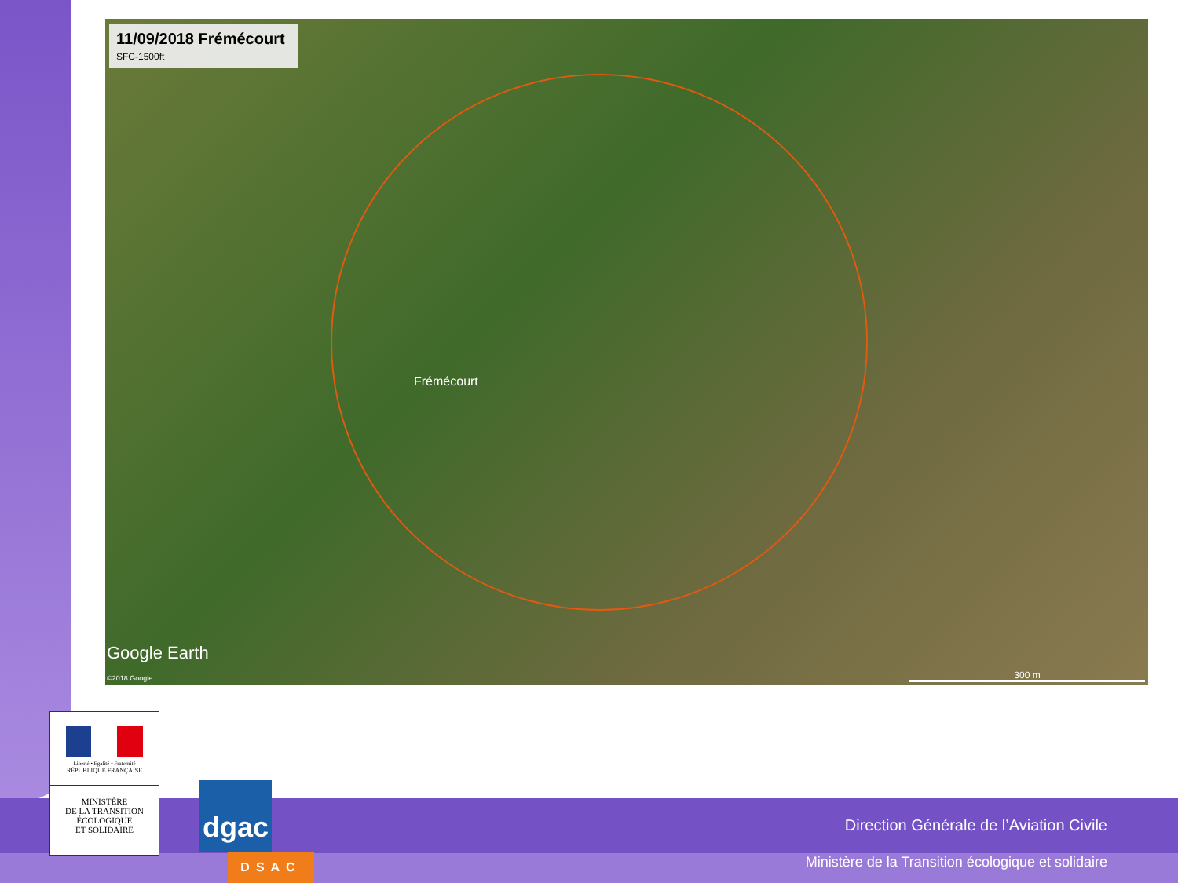11/09/2018 Frémécourt
SFC-1500ft
Frémécourt
Google Earth
©2018 Google 300 m
Liberté • Égalité • Fraternité
RÉPUBLIQUE FRANÇAISE
MINISTÈRE
DE LA TRANSITION
ÉCOLOGIQUE
ET SOLIDAIRE
dgac
DSAC
Direction Générale de l’Aviation Civile
Ministère de la Transition écologique et solidaire